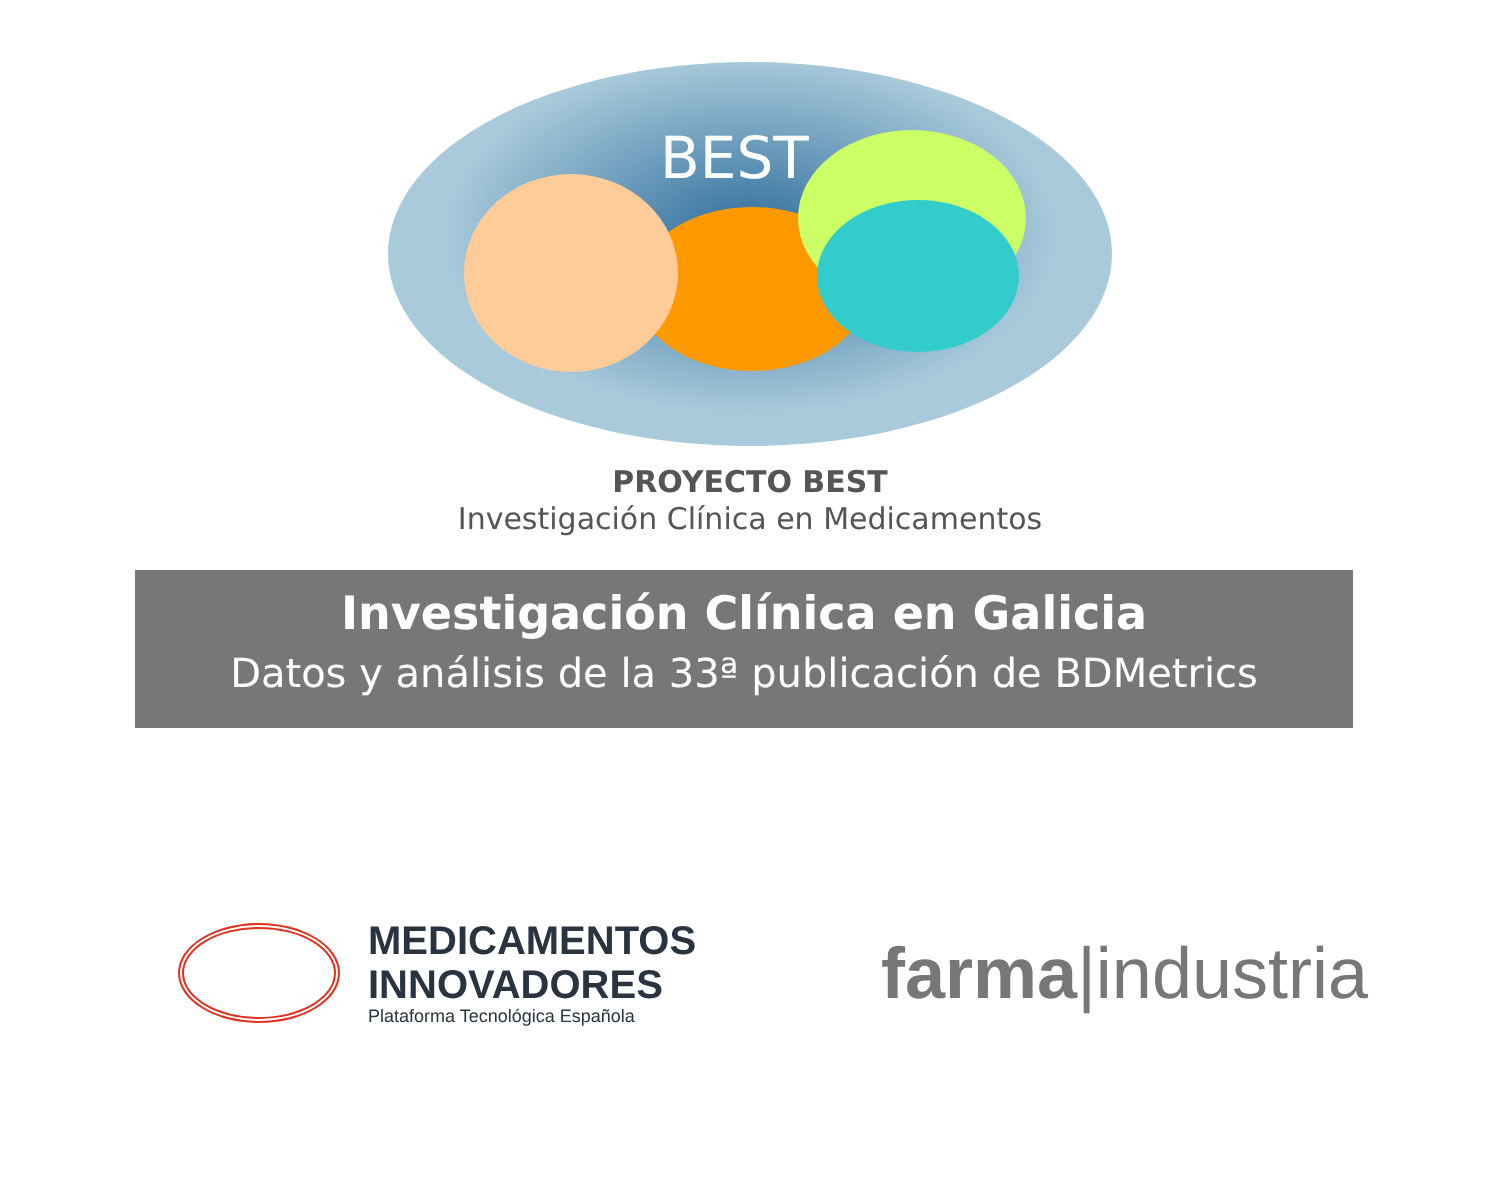BEST
PROYECTO BEST
Investigación Clínica en Medicamentos
Investigación Clínica en Galicia
Datos y análisis de la 33ª publicación de BDMetrics
MEDICAMENTOS
INNOVADORES
Plataforma Tecnológica Española
farma|industria